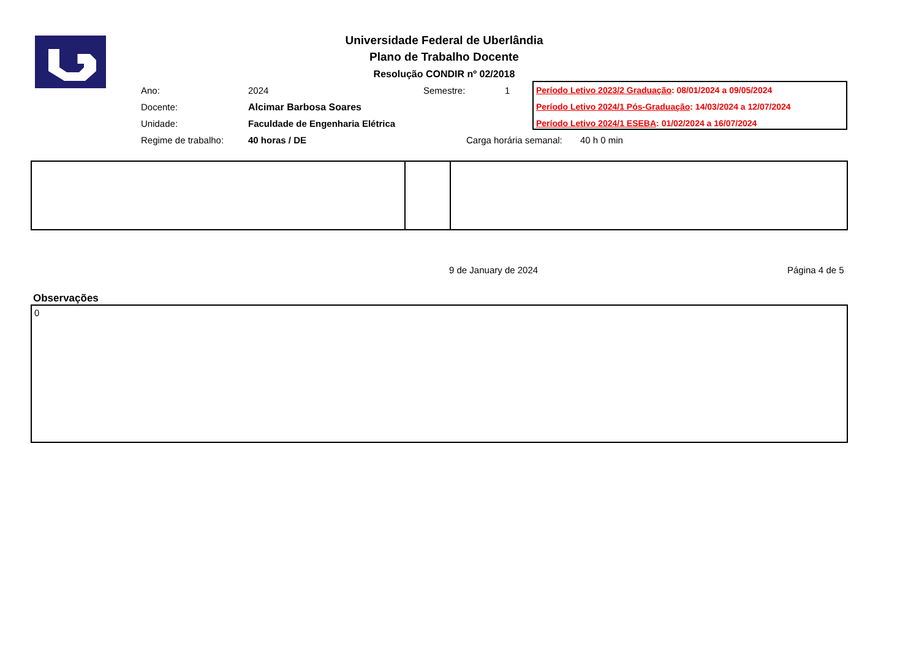Universidade Federal de Uberlândia
Plano de Trabalho Docente
Resolução CONDIR nº 02/2018
| Ano: | 2024 | Semestre: | 1 |
| Docente: | Alcimar Barbosa Soares | | |
| Unidade: | Faculdade de Engenharia Elétrica | | |
| Regime de trabalho: | 40 horas / DE | Carga horária semanal: 40 h 0 min | |
Período Letivo 2023/2 Graduação: 08/01/2024 a 09/05/2024
Período Letivo 2024/1 Pós-Graduação: 14/03/2024 a 12/07/2024
Período Letivo 2024/1 ESEBA: 01/02/2024 a 16/07/2024
9 de January de 2024 Página 4 de 5
Observações
0